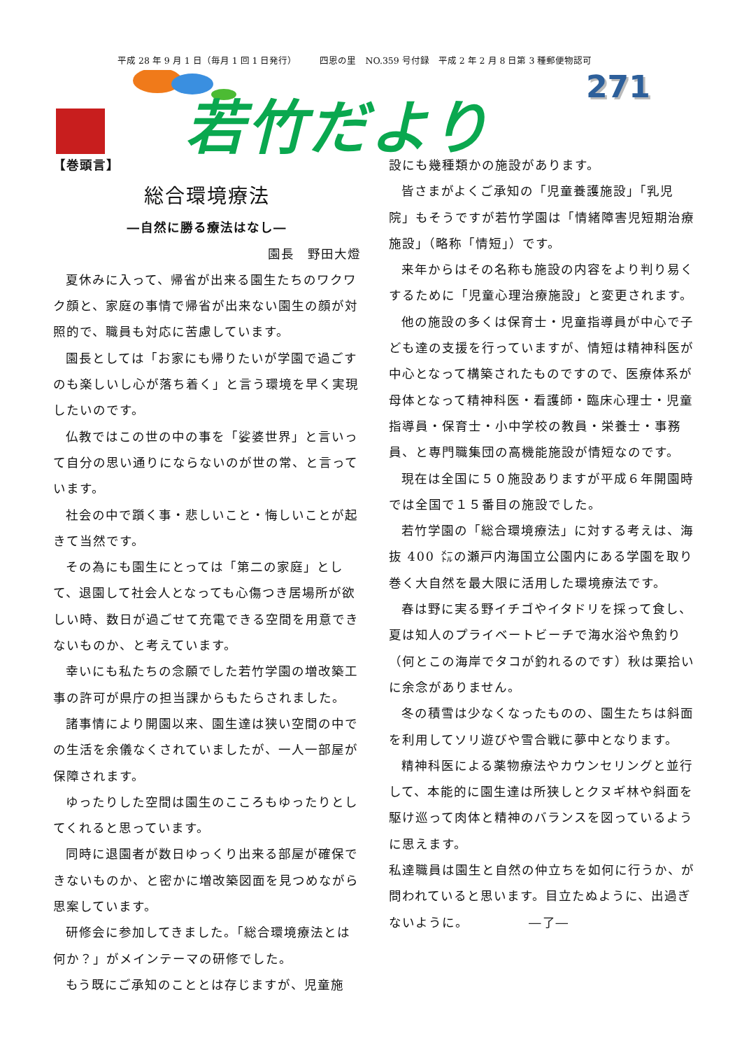平成 28 年 9 月 1 日（毎月 1 回 1 日発行）　　　四恩の里　NO.359 号付録　平成 2 年 2 月 8 日第 3 種郵便物認可
若竹だより 271
【巻頭言】
総合環境療法
―自然に勝る療法はなし―
園長　野田大燈
夏休みに入って、帰省が出来る園生たちのワクワク顔と、家庭の事情で帰省が出来ない園生の顔が対照的で、職員も対応に苦慮しています。
園長としては「お家にも帰りたいが学園で過ごすのも楽しいし心が落ち着く」と言う環境を早く実現したいのです。
仏教ではこの世の中の事を「娑婆世界」と言いって自分の思い通りにならないのが世の常、と言っています。
社会の中で躓く事・悲しいこと・悔しいことが起きて当然です。
その為にも園生にとっては「第二の家庭」として、退園して社会人となっても心傷つき居場所が欲しい時、数日が過ごせて充電できる空間を用意できないものか、と考えています。
幸いにも私たちの念願でした若竹学園の増改築工事の許可が県庁の担当課からもたらされました。
諸事情により開園以来、園生達は狭い空間の中での生活を余儀なくされていましたが、一人一部屋が保障されます。
ゆったりした空間は園生のこころもゆったりとしてくれると思っています。
同時に退園者が数日ゆっくり出来る部屋が確保できないものか、と密かに増改築図面を見つめながら思案しています。
研修会に参加してきました。「総合環境療法とは何か？」がメインテーマの研修でした。
もう既にご承知のこととは存じますが、児童施
設にも幾種類かの施設があります。
皆さまがよくご承知の「児童養護施設」「乳児院」もそうですが若竹学園は「情緒障害児短期治療施設」（略称「情短」）です。
来年からはその名称も施設の内容をより判り易くするために「児童心理治療施設」と変更されます。
他の施設の多くは保育士・児童指導員が中心で子ども達の支援を行っていますが、情短は精神科医が中心となって構築されたものですので、医療体系が母体となって精神科医・看護師・臨床心理士・児童指導員・保育士・小中学校の教員・栄養士・事務員、と専門職集団の高機能施設が情短なのです。
現在は全国に５０施設ありますが平成６年開園時では全国で１５番目の施設でした。
若竹学園の「総合環境療法」に対する考えは、海抜 400 ㍍の瀬戸内海国立公園内にある学園を取り巻く大自然を最大限に活用した環境療法です。
春は野に実る野イチゴやイタドリを採って食し、夏は知人のプライベートビーチで海水浴や魚釣り（何とこの海岸でタコが釣れるのです）秋は栗拾いに余念がありません。
冬の積雪は少なくなったものの、園生たちは斜面を利用してソリ遊びや雪合戦に夢中となります。
精神科医による薬物療法やカウンセリングと並行して、本能的に園生達は所狭しとクヌギ林や斜面を駆け巡って肉体と精神のバランスを図っているように思えます。
私達職員は園生と自然の仲立ちを如何に行うか、が問われていると思います。目立たぬように、出過ぎないように。　　　　　―了―